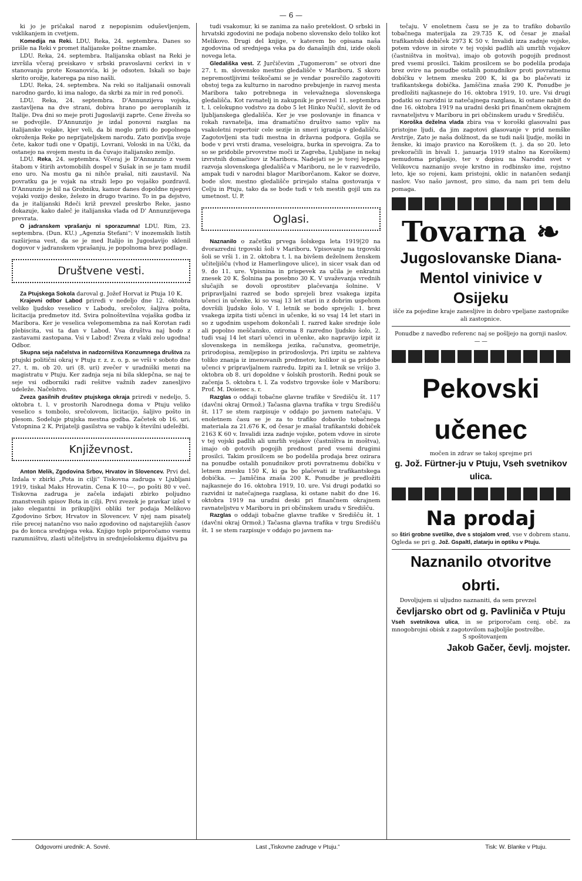— 6 —
ki jo je pričakal narod z nepopisnim oduševljenjem, vsklikanjem in cvetjem.
Komedija na Reki. LDU. Reka, 24. septembra. Danes so prišle na Reki v promet italijanske poštne znamke.
LDU. Reka, 24. septembra. Italijanska oblast na Reki je izvršila včeraj preiskavo v srbski pravoslavni cerkvi in v stanovanju prote Kosanovića, ki je odsoten. Iskali so baje skrito orožje, katerega pa niso našli.
LDU. Reka, 24. septembra. Na reki so italijanaši osnovali narodno gardo, ki ima nalogo, da skrbi za mir in red ponoči.
LDU. Reka, 24. septembra. D'Annunzijeva vojska, zastavljena na dve strani, dobiva hrano po aeroplanih iz Italije. Dva dni so meje proti Jugoslaviji zaprte. Cene živeža so se podvojile. D'Annunzijo je izdal ponovni razglas na italijanske vojake, kjer veli, da bi moglo priti do popolnega okroženja Reke po neprijateljskem narodu. Zato pozivlja svoje čete, kakor tudi one v Opatiji, Lovrani, Voloski in na Učki, da ostanejo na svojem mestu in da čuvajo italijansko zemljo.
LDU. Reka, 24. septembra. Včeraj je D'Annunzio z vsem štabom v štirih avtomobilih dospel v Sušak in se je tam mudil eno uro. Na mostu ga ni nihče prašal, niti zaustavil. Na povratku ga je vojak na straži lepo po vojaško pozdravil. D'Annunzio je bil na Grobniku, kamor danes dopoldne njegovi vojaki vozijo deske, železo in drugo tvarino. To in pa dejstvo, da je italijanski Rdeči križ prevzel preskrbo Reke, jasno dokazuje, kako daleč je italijanska vlada od D' Annunzijevega prevrata.
O jadranskem vprašanju ni sporazumna! LDU. Rim, 23. septembra. (Dun. KU.) „Agenzia Stefani“: V inozemskih listih razširjena vest, da se je med Italijo in Jugoslavijo sklenil dogovor v jadranskem vprašanju, je popolnoma brez podlage.
Društvene vesti.
Za Ptujskega Sokola daroval g. Jožef Horvat iz Ptuja 10 K.
Krajevni odbor Labod priredi v nedeljo dne 12. oktobra veliko ljudsko veselico v Labodu, srečolov, šaljiva pošta, licitacija predmetov itd. Svira polnoštevilna vojaška godba iz Maribora. Ker je veselica velepomembna za naš Korotan radi plebiscita, vsi ta dan v Labod. Vsa društva naj bodo z zastavami zastopana. Vsi v Labod! Zveza z vlaki zelo ugodna! Odbor.
Skupna seja načelstva in nadzorništva Konzumnega društva za ptujski politični okraj v Ptuju r. z. z. o. p. se vrši v soboto dne 27. t. m. ob 20. uri (8. uri) zvečer v uradniški menzi na magistratu v Ptuju. Ker zadnja seja ni bila sklepčna, se naj te seje vsi odborniki radi rešitve važnih zadev zanesljivo udeleže. Načelstvo.
Zveza gasilnih društev ptujskega okraja priredi v nedeljo, 5. oktobra t. l. v prostorih Narodnega doma v Ptuju veliko veselico s tombolo, srečolovom, licitacijo, šaljivo pošto in plesom. Sodeluje ptujska mestna godba. Začetek ob 16. uri. Vstopnina 2 K. Prijatelji gasilstva se vabijo k številni udeležbi.
Književnost.
Anton Melik, Zgodovina Srbov, Hrvatov in Slovencev. Prvi del. Izdala v zbirki „Pota in cilji“ Tiskovna zadruga v Ljubljani 1919, tiskal Maks Hrovatin. Cena K 10·—, po pošti 80 v več. Tiskovna zadruga je začela izdajati zbirko poljudno znanstvenih spisov Bota in cilji. Prvi zvezek je pravkar izšel v jako elegantni in prikupljivi obliki ter podaja Melikovo Zgodovino Srbov, Hrvatov in Slovencev. V njej nam pisatelj riše precej natančno vso našo zgodovino od najstarejših časov pa do konca srednjega veka. Knjigo toplo priporočamo vsemu razumništvu, zlasti učiteljstvu in srednješolskemu dijaštvu pa
tudi vsakomur, ki se zanima za našo preteklost. O srbski in hrvatski zgodovini ne podaja nobeno slovensko delo toliko kot Melikovo. Drugi del knjige, v katerem bo opisana naša zgodovina od srednjega veka pa do današnjih dni, izide okoli novega leta.
Gledališka vest. Z Jurčičevim „Tugomerom“ se otvori dne 27. t. m. slovensko mestno gledališče v Mariboru. S skoro nepremostljivimi teškočami se je vendar posrečilo zagotoviti obstoj tega za kulturno in narodno prebujenje in razvoj mesta Maribora tako potrebnega in velevažnega slovenskega gledališča. Kot ravnatelj in zakupnik je prevzel 11. septembra t. l. celokupno vodstvo za dobo 5 let Hinko Nučič, slovit že od ljubljanskega gledališča. Ker je vse poslovanje in financa v rokah ravnatelja, ima dramatično društvo samo vpliv na vsakoletni repertoir cele sezije in smeri igranja v gledališču. Zagotovljeni sta tudi mestna in državna podpora. Gojila se bode v prvi vrsti drama, veseloigra, burka in spevoigra. Za to so se pridobile prvovrstne moči iz Zagreba, Ljubljane in nekaj izvrstnih domačinov iz Maribora. Nadejati se je torej lepega razvoja slovenskega gledališča v Mariboru, ne le v razvedrilo, ampak tudi v narodni blagor Mariborčanom. Kakor se dozve, bode slov. mestno gledališče prirejalo stalna gostovanja v Celju in Ptuju, tako da se bode tudi v teh mestih gojil um za umetnost. U. P.
Oglasi.
Naznanilo o začetku prvega šolskega leta 1919|20 na dvorazredni trgovski šoli v Mariboru. Vpisovanje na trgovski šoli se vrši 1. in 2. oktobra t. l. na bivšem deželnem ženskem učiteljišču (vhod iz Hamerlingove ulice), in sicer vsak dan od 9. do 11. ure. Vpisnina in prispevek za učila je enkratni znesek 20 K. Šolnina pa posebno 30 K. V uvaževanja vrednih slučajih se dovoli oprostitev plačevanja šolnine. V pripravljalni razred se bodo sprejeli brez vsakega izpita učenci in učenke, ki so vsaj 13 let stari in z dobrim uspehom dovršili ljudsko šolo. V I. letnik se bodo sprejeli: 1. brez vsakega izpita tisti učenci in učenke, ki so vsaj 14 let stari in so z ugodnim uspehom dokončali I. razred kake srednje šole ali popolno meščansko, oziroma 8 razredno ljudsko šolo, 2. tudi vsaj 14 let stari učenci in učenke, ako napravijo izpit iz slovenskega in nemškega jezika, računstva, geometrije, prirodopisa, zemljepiso in prirodoslovja. Pri izpitu se zahteva toliko znanja iz imenovanih predmetov, kolikor si ga pridobe učenci v pripravljalnem razredu. Izpiti za I. letnik se vršijo 3. oktobra ob 8. uri dopoldne v šolskih prostorih. Redni pouk se začenja 5. oktobra t. l. Za vodstvo trgovske šole v Mariboru: Prof. M. Doienec s. r.
Razglas o oddaji tobačne glavne trafike v Središču št. 117 (davčni okraj Ormož.) Tačasna glavna trafika v trgu Središču št. 117 se stem razpisuje v oddajo po javnem natečaju. V enoletnem času se je za to trafiko dobavilo tobačnega materiala za 21.676 K, od česar je znašal trafikantski dobiček 2163 K 60 v. Invalidi izza zadnje vojske, potem vdove in sirote v tej vojski padlih ali umrlih vojakov (častništva in moštva), imajo ob gotovih pogojih prednost pred vsemi drugimi prosilci. Takim prosilcem se bo podelila prodaja brez ozirara na ponudbe ostalih ponudnikov proti povratnemu dobičku v letnem znesku 150 K, ki ga bo plačevati iz trafikantskega dobička. — Jamščina znaša 200 K. Ponudbe je predložiti najkasneje do 16. oktobra 1919, 10. ure. Vsi drugi podatki so razvidni iz natečajnega razglasa, ki ostane nabit do dne 16. oktobra 1919 na uradni deski pri finančnem okrajnem ravnateljstvu v Mariboru in pri občinskem uradu v Središču.
Razglas o oddaji tobačne glavne trafike v Središču št. 1 (davčni okraj Ormož.) Tačasna glavna trafika v trgu Središču št. 1 se stem razpisuje v oddajo po javnem na-
tečaju. V enoletnem času se je za to trafiko dobavilo tobačnega materijala za 29.735 K, od česar je znašal trafikantski dobiček 2973 K 50 v. Invalidi izza zadnje vojske, potem vdove in sirote v tej vojski padlih ali umrlih vojakov (častništva in moštva), imajo ob gotovih pogojih prednost pred vsemi prosilci. Takim prosilcem se bo podelila prodaja brez ovire na ponudbe ostalih ponudnikov proti povratnemu dobičku v letnem znesku 200 K, ki ga bo plačevati iz trafikantskega dobička. Jamščina znaša 290 K. Ponudbe je predložiti najkasneje do 16. oktobra 1919, 10. ure. Vsi drugi podatki so razvidni iz natečajnega razglasa, ki ostane nabit do dne 16. oktobra 1919 na uradni deski pri finančnem okrajnem ravnateljstvu v Mariboru in pri občinskem uradu v Središču.
Koroška deželna vlada zbira vsa v koroški glasovalni pas pristojne ljudi, da jim zagotovi glasovanje v prid nemške Avstrije, Zato je naša dolžnost, da se tudi naši ljudje, moški in ženske, ki imajo pravico na Koroškem (t. j. da so 20. leto prekoračili in bivali 1. januarja 1919 stalno na Koroškem) nemudoma priglasijo, ter v dopisu na Narodni svet v Velikovcu naznanijo svoje krstno in rodbinsko ime, rojstno leto, kje so rojeni, kam pristojni, oklic in natančen sedanji naslov. Vso našo javnost, pro simo, da nam pri tem delu pomaga.
Tovarna ❧
Jugoslovanske Diana-
Mentol vinivice v Osijeku
išče za pojedine kraje zanesljive in dobro vpeljane zastopnike ali zastopnice.
Ponudbe z navedbo referenc naj se pošljejo na gornji naslov. — —
Pekovski učenec
močen in zdrav se takoj sprejme pri
g. Jož. Fürtner-ju v Ptuju, Vseh svetnikov ulica.
Na prodaj
so štiri grobne svetilke, dve s stojalom vred, vse v dobrem stanu. Ogleda se pri g. Jož. Gspaltl, zlatarju in optiku v Ptuju.
Naznanilo otvoritve obrti.
Dovoljujem si uljudno naznaniti, da sem prevzel
čevljarsko obrt od g. Pavliniča v Ptuju
Vseh svetnikova ulica, in se priporočam cenj. obč. za mnogobrojni obisk z zagotovilom najboljše postrežbe.
S spoštovanjem
Jakob Gačer, čevlj. mojster.
Odgovorni urednik: A. Sovré. Last „Tiskovne zadruge v Ptuju.“ Tisk: W. Blanke v Ptuju.